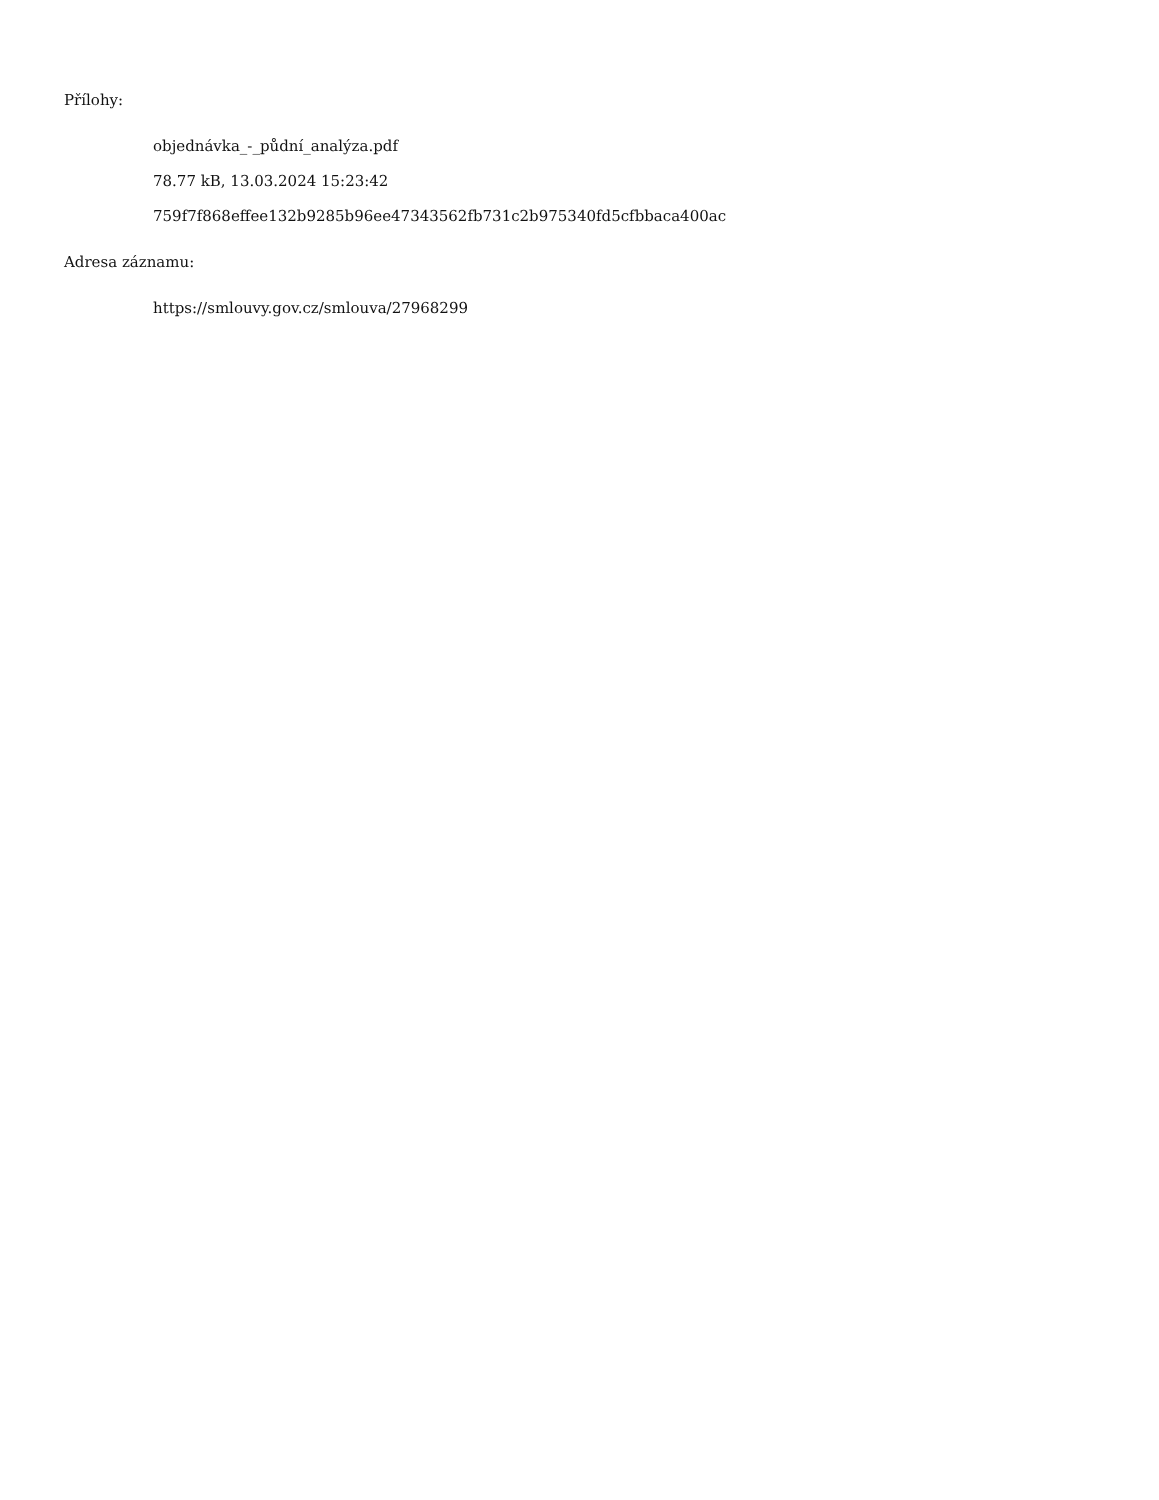Přílohy:
objednávka_-_půdní_analýza.pdf
78.77 kB, 13.03.2024 15:23:42
759f7f868effee132b9285b96ee47343562fb731c2b975340fd5cfbbaca400ac
Adresa záznamu:
https://smlouvy.gov.cz/smlouva/27968299